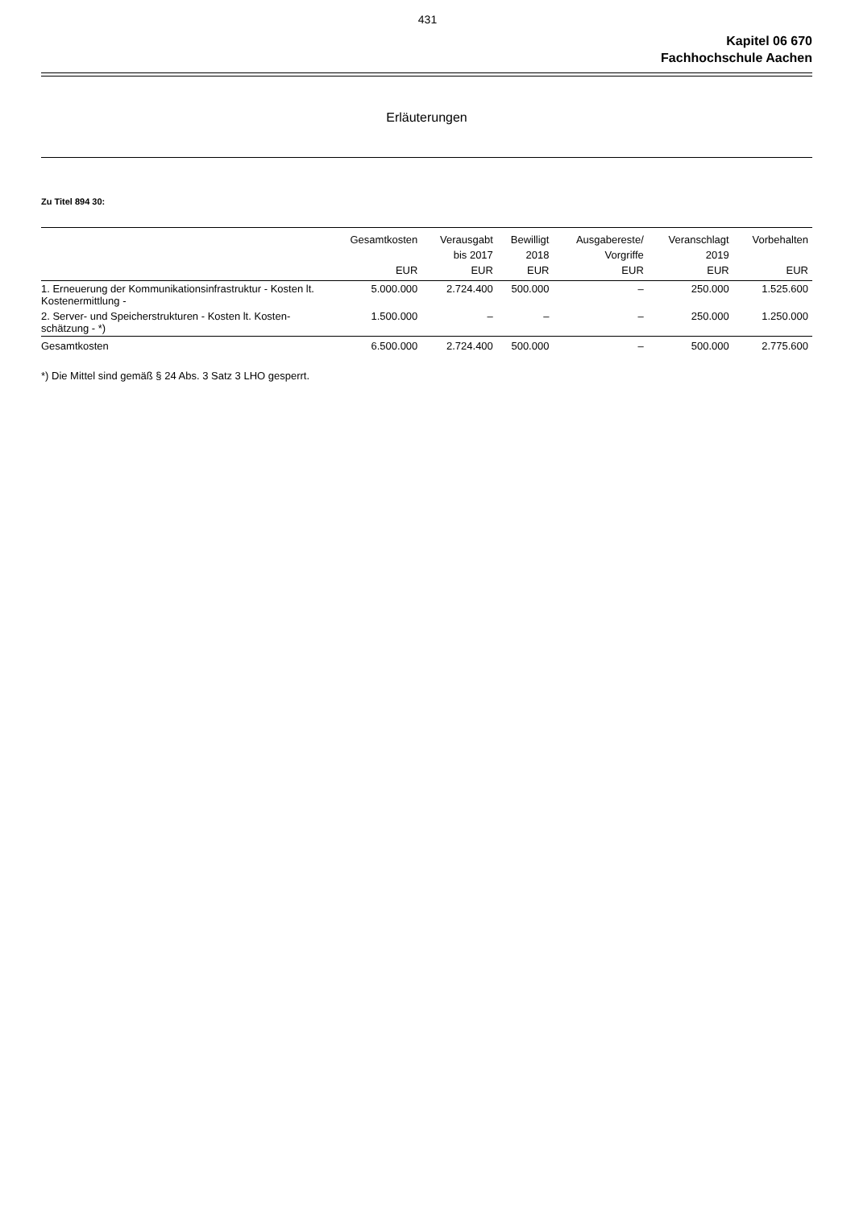431
Kapitel 06 670
Fachhochschule Aachen
Erläuterungen
Zu Titel 894 30:
| | Gesamtkosten EUR | Verausgabt bis 2017 EUR | Bewilligt 2018 EUR | Ausgabereste/ Vorgriffe EUR | Veranschlagt 2019 EUR | Vorbehalten EUR |
| --- | --- | --- | --- | --- | --- | --- |
| 1. Erneuerung der Kommunikationsinfrastruktur - Kosten lt. Kostenermittlung - | 5.000.000 | 2.724.400 | 500.000 | – | 250.000 | 1.525.600 |
| 2. Server- und Speicherstrukturen - Kosten lt. Kosten-schätzung - *) | 1.500.000 | – | – | – | 250.000 | 1.250.000 |
| Gesamtkosten | 6.500.000 | 2.724.400 | 500.000 | – | 500.000 | 2.775.600 |
*) Die Mittel sind gemäß § 24 Abs. 3 Satz 3 LHO gesperrt.